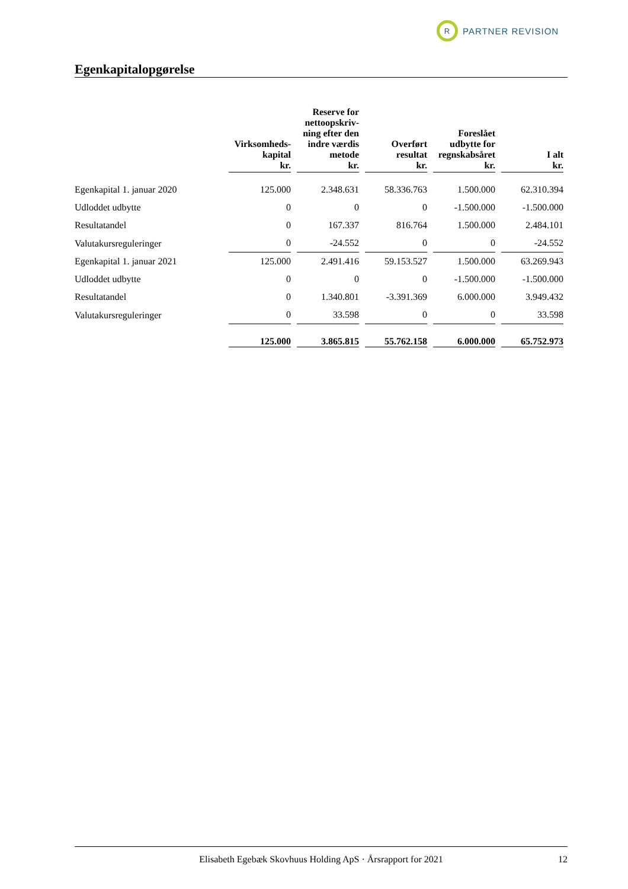R
PARTNER REVISION
Egenkapitalopgørelse
| | Virksomheds- kapital kr. | Reserve for nettoopskriv- ning efter den indre værdis metode kr. | Overført resultat kr. | Foreslået udbytte for regnskabsåret kr. | I alt kr. |
| --- | --- | --- | --- | --- | --- |
| Egenkapital 1. januar 2020 | 125.000 | 2.348.631 | 58.336.763 | 1.500.000 | 62.310.394 |
| Udloddet udbytte | 0 | 0 | 0 | -1.500.000 | -1.500.000 |
| Resultatandel | 0 | 167.337 | 816.764 | 1.500.000 | 2.484.101 |
| Valutakursreguleringer | 0 | -24.552 | 0 | 0 | -24.552 |
| Egenkapital 1. januar 2021 | 125.000 | 2.491.416 | 59.153.527 | 1.500.000 | 63.269.943 |
| Udloddet udbytte | 0 | 0 | 0 | -1.500.000 | -1.500.000 |
| Resultatandel | 0 | 1.340.801 | -3.391.369 | 6.000.000 | 3.949.432 |
| Valutakursreguleringer | 0 | 33.598 | 0 | 0 | 33.598 |
| | 125.000 | 3.865.815 | 55.762.158 | 6.000.000 | 65.752.973 |
Elisabeth Egebæk Skovhuus Holding ApS · Årsrapport for 2021 12